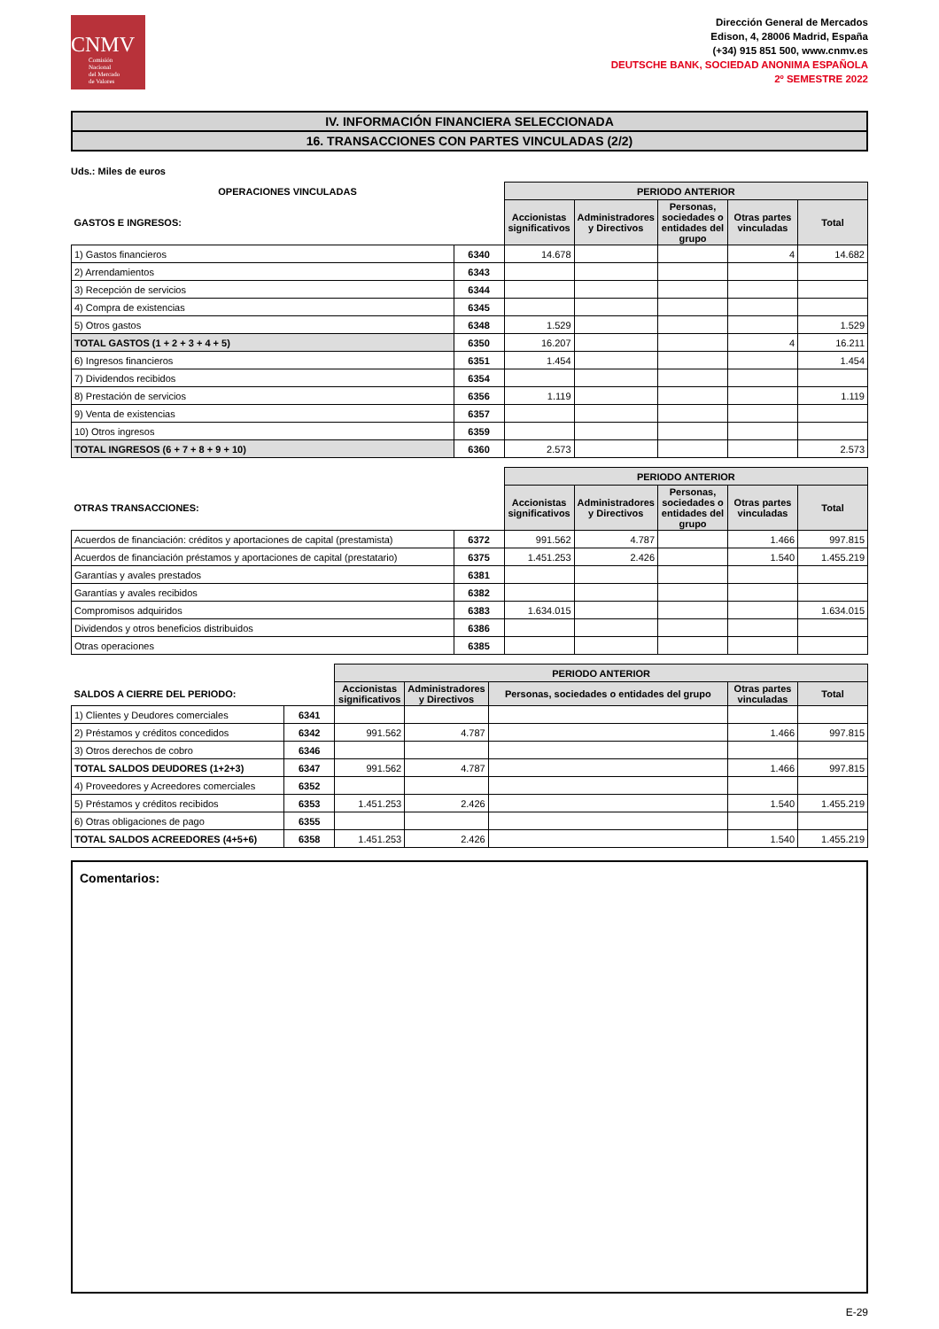CNMV
Comisión
Nacional
del Mercado
de Valores
Dirección General de Mercados
Edison, 4, 28006 Madrid, España
(+34) 915 851 500, www.cnmv.es
DEUTSCHE BANK, SOCIEDAD ANONIMA ESPAÑOLA
2º SEMESTRE 2022
IV. INFORMACIÓN FINANCIERA SELECCIONADA
16. TRANSACCIONES CON PARTES VINCULADAS (2/2)
Uds.: Miles de euros
| OPERACIONES VINCULADAS | | PERIODO ANTERIOR | | | | |
| GASTOS E INGRESOS: | | Accionistas significativos | Administradores y Directivos | Personas, sociedades o entidades del grupo | Otras partes vinculadas | Total |
| 1) Gastos financieros | 6340 | 14.678 | | | 4 | 14.682 |
| 2) Arrendamientos | 6343 | | | | | |
| 3) Recepción de servicios | 6344 | | | | | |
| 4) Compra de existencias | 6345 | | | | | |
| 5) Otros gastos | 6348 | 1.529 | | | | 1.529 |
| TOTAL GASTOS (1 + 2 + 3 + 4 + 5) | 6350 | 16.207 | | | 4 | 16.211 |
| 6) Ingresos financieros | 6351 | 1.454 | | | | 1.454 |
| 7) Dividendos recibidos | 6354 | | | | | |
| 8) Prestación de servicios | 6356 | 1.119 | | | | 1.119 |
| 9) Venta de existencias | 6357 | | | | | |
| 10) Otros ingresos | 6359 | | | | | |
| TOTAL INGRESOS (6 + 7 + 8 + 9 + 10) | 6360 | 2.573 | | | | 2.573 |
| | | PERIODO ANTERIOR | | | | |
| OTRAS TRANSACCIONES: | | Accionistas significativos | Administradores y Directivos | Personas, sociedades o entidades del grupo | Otras partes vinculadas | Total |
| Acuerdos de financiación: créditos y aportaciones de capital (prestamista) | 6372 | 991.562 | 4.787 | | 1.466 | 997.815 |
| Acuerdos de financiación préstamos y aportaciones de capital (prestatario) | 6375 | 1.451.253 | 2.426 | | 1.540 | 1.455.219 |
| Garantías y avales prestados | 6381 | | | | | |
| Garantías y avales recibidos | 6382 | | | | | |
| Compromisos adquiridos | 6383 | 1.634.015 | | | | 1.634.015 |
| Dividendos y otros beneficios distribuidos | 6386 | | | | | |
| Otras operaciones | 6385 | | | | | |
| | | PERIODO ANTERIOR | | | | |
| SALDOS A CIERRE DEL PERIODO: | | Accionistas significativos | Administradores y Directivos | Personas, sociedades o entidades del grupo | Otras partes vinculadas | Total |
| 1) Clientes y Deudores comerciales | 6341 | | | | | |
| 2) Préstamos y créditos concedidos | 6342 | 991.562 | 4.787 | | 1.466 | 997.815 |
| 3) Otros derechos de cobro | 6346 | | | | | |
| TOTAL SALDOS DEUDORES (1+2+3) | 6347 | 991.562 | 4.787 | | 1.466 | 997.815 |
| 4) Proveedores y Acreedores comerciales | 6352 | | | | | |
| 5) Préstamos y créditos recibidos | 6353 | 1.451.253 | 2.426 | | 1.540 | 1.455.219 |
| 6) Otras obligaciones de pago | 6355 | | | | | |
| TOTAL SALDOS ACREEDORES (4+5+6) | 6358 | 1.451.253 | 2.426 | | 1.540 | 1.455.219 |
Comentarios:
E-29